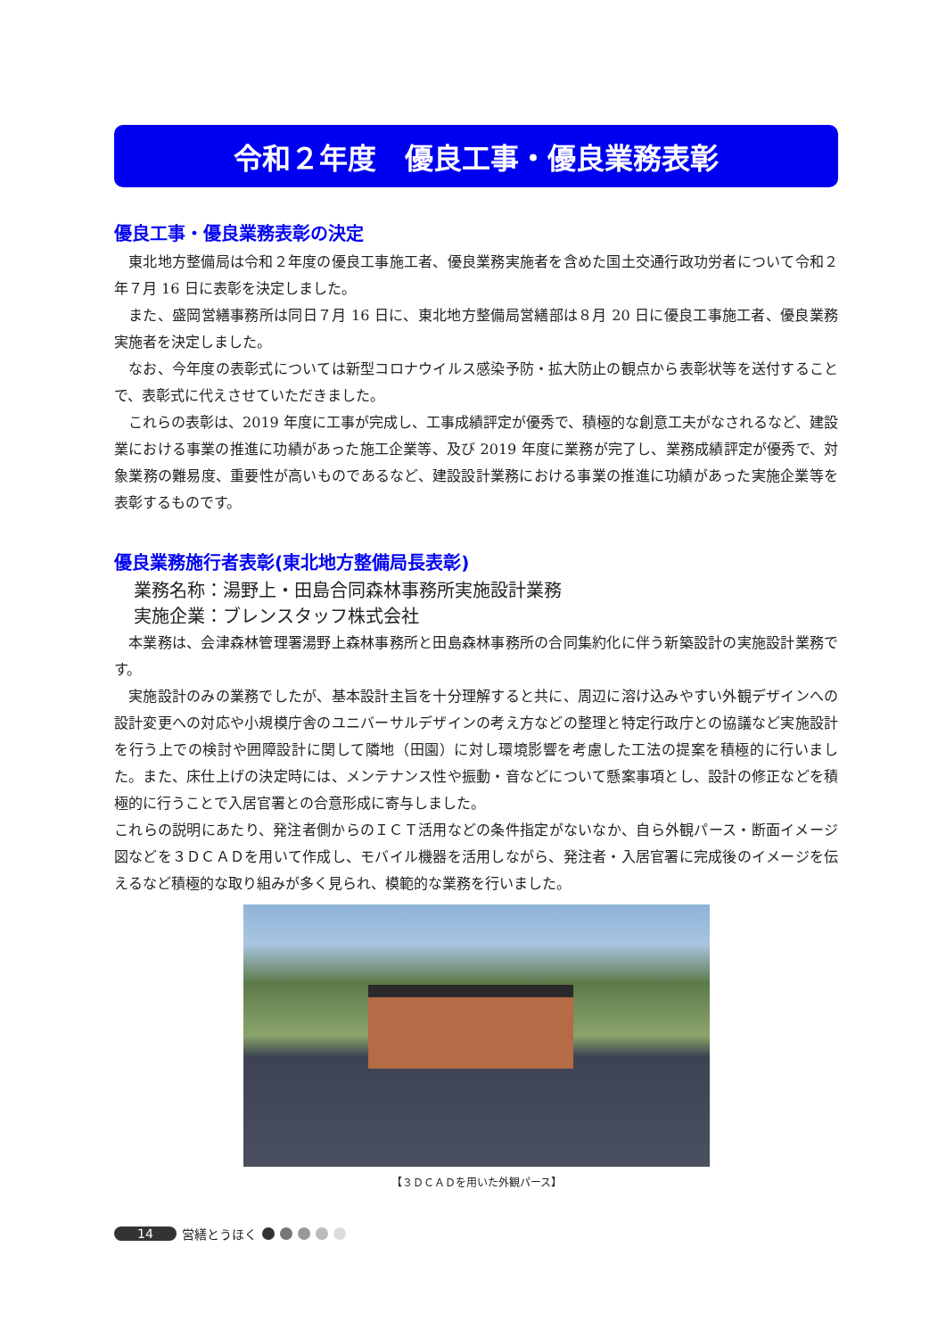令和２年度　優良工事・優良業務表彰
優良工事・優良業務表彰の決定
東北地方整備局は令和２年度の優良工事施工者、優良業務実施者を含めた国土交通行政功労者について令和２年７月 16 日に表彰を決定しました。
また、盛岡営繕事務所は同日７月 16 日に、東北地方整備局営繕部は８月 20 日に優良工事施工者、優良業務実施者を決定しました。
なお、今年度の表彰式については新型コロナウイルス感染予防・拡大防止の観点から表彰状等を送付することで、表彰式に代えさせていただきました。
これらの表彰は、2019 年度に工事が完成し、工事成績評定が優秀で、積極的な創意工夫がなされるなど、建設業における事業の推進に功績があった施工企業等、及び 2019 年度に業務が完了し、業務成績評定が優秀で、対象業務の難易度、重要性が高いものであるなど、建設設計業務における事業の推進に功績があった実施企業等を表彰するものです。
優良業務施行者表彰(東北地方整備局長表彰)
業務名称：湯野上・田島合同森林事務所実施設計業務
実施企業：ブレンスタッフ株式会社
本業務は、会津森林管理署湯野上森林事務所と田島森林事務所の合同集約化に伴う新築設計の実施設計業務です。
実施設計のみの業務でしたが、基本設計主旨を十分理解すると共に、周辺に溶け込みやすい外観デザインへの設計変更への対応や小規模庁舎のユニバーサルデザインの考え方などの整理と特定行政庁との協議など実施設計を行う上での検討や囲障設計に関して隣地（田園）に対し環境影響を考慮した工法の提案を積極的に行いました。また、床仕上げの決定時には、メンテナンス性や振動・音などについて懸案事項とし、設計の修正などを積極的に行うことで入居官署との合意形成に寄与しました。
これらの説明にあたり、発注者側からのＩＣＴ活用などの条件指定がないなか、自ら外観パース・断面イメージ図などを３ＤＣＡＤを用いて作成し、モバイル機器を活用しながら、発注者・入居官署に完成後のイメージを伝えるなど積極的な取り組みが多く見られ、模範的な業務を行いました。
【３ＤＣＡＤを用いた外観パース】
14 営繕とうほく